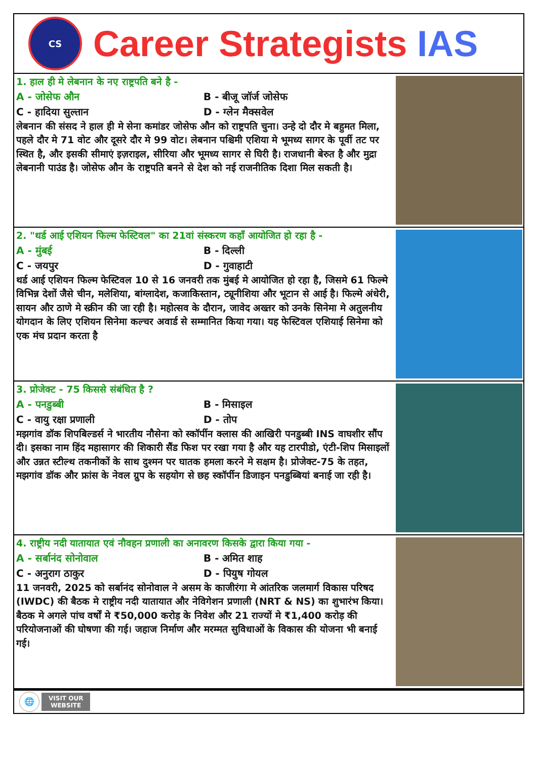CS
Career Strategists IAS
1. हाल ही मे लेबनान के नए राष्ट्रपति बने है -
A - जोसेफ औन
B - बीजू जॉर्ज जोसेफ
C - हादिया सुल्तान
D - ग्लेन मैक्सवेल
लेबनान की संसद ने हाल ही मे सेना कमांडर जोसेफ औन को राष्ट्रपति चुना। उन्हे दो दौर मे बहुमत मिला, पहले दौर मे 71 वोट और दूसरे दौर मे 99 वोट। लेबनान पश्चिमी एशिया मे भूमध्य सागर के पूर्वी तट पर स्थित है, और इसकी सीमाएं इज़राइल, सीरिया और भूमध्य सागर से घिरी है। राजधानी बेरुत है और मुद्रा लेबनानी पाउंड है। जोसेफ औन के राष्ट्रपति बनने से देश को नई राजनीतिक दिशा मिल सकती है।
2. "थर्ड आई एशियन फिल्म फेस्टिवल" का 21वां संस्करण कहाँ आयोजित हो रहा है -
A - मुंबई
B - दिल्ली
C - जयपुर
D - गुवाहाटी
थर्ड आई एशियन फिल्म फेस्टिवल 10 से 16 जनवरी तक मुंबई मे आयोजित हो रहा है, जिसमे 61 फिल्मे विभिन्न देशों जैसे चीन, मलेशिया, बांग्लादेश, कजाकिस्तान, ट्यूनीशिया और भूटान से आई है। फिल्मे अंधेरी, सायन और ठाणे मे स्क्रीन की जा रही है। महोत्सव के दौरान, जावेद अख्तर को उनके सिनेमा मे अतुलनीय योगदान के लिए एशियन सिनेमा कल्चर अवार्ड से सम्मानित किया गया। यह फेस्टिवल एशियाई सिनेमा को एक मंच प्रदान करता है
3. प्रोजेक्ट - 75 किससे संबंधित है ?
A - पनडुब्बी
B - मिसाइल
C - वायु रक्षा प्रणाली
D - तोप
मझगांव डॉक शिपबिल्डर्स ने भारतीय नौसेना को स्कॉर्पीन क्लास की आखिरी पनडुब्बी INS वाघशीर सौंप दी। इसका नाम हिंद महासागर की शिकारी सैंड फिश पर रखा गया है और यह टारपीडो, एंटी-शिप मिसाइलों और उन्नत स्टील्थ तकनीकों के साथ दुश्मन पर घातक हमला करने मे सक्षम है। प्रोजेक्ट-75 के तहत, मझगांव डॉक और फ्रांस के नेवल ग्रुप के सहयोग से छह स्कॉर्पीन डिजाइन पनडुब्बियां बनाई जा रही है।
4. राष्ट्रीय नदी यातायात एवं नौवहन प्रणाली का अनावरण किसके द्वारा किया गया -
A - सर्बानंद सोनोवाल
B - अमित शाह
C - अनुराग ठाकुर
D - पियुष गोयल
11 जनवरी, 2025 को सर्बानंद सोनोवाल ने असम के काजीरंगा मे आंतरिक जलमार्ग विकास परिषद (IWDC) की बैठक मे राष्ट्रीय नदी यातायात और नेविगेशन प्रणाली (NRT & NS) का शुभारंभ किया। बैठक मे अगले पांच वर्षों मे ₹50,000 करोड़ के निवेश और 21 राज्यों मे ₹1,400 करोड़ की परियोजनाओं की घोषणा की गई। जहाज निर्माण और मरम्मत सुविधाओं के विकास की योजना भी बनाई गई।
🌐
VISIT OUR
WEBSITE